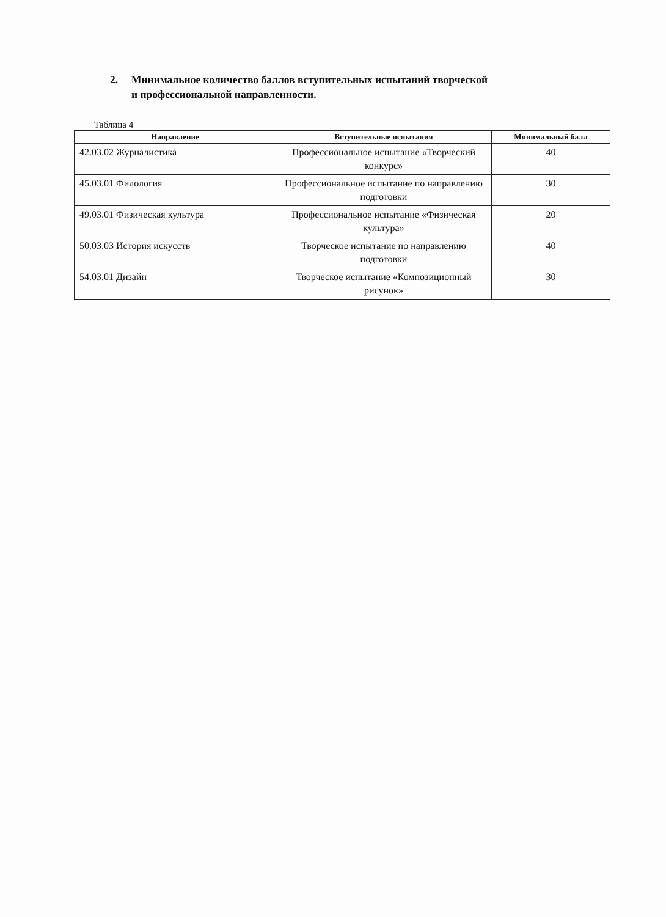2. Минимальное количество баллов вступительных испытаний творческой
и профессиональной направленности.
Таблица 4
| Направление | Вступительные испытания | Минимальный балл |
| --- | --- | --- |
| 42.03.02 Журналистика | Профессиональное испытание «Творческий конкурс» | 40 |
| 45.03.01 Филология | Профессиональное испытание по направлению подготовки | 30 |
| 49.03.01 Физическая культура | Профессиональное испытание «Физическая культура» | 20 |
| 50.03.03 История искусств | Творческое испытание по направлению подготовки | 40 |
| 54.03.01 Дизайн | Творческое испытание «Композиционный рисунок» | 30 |